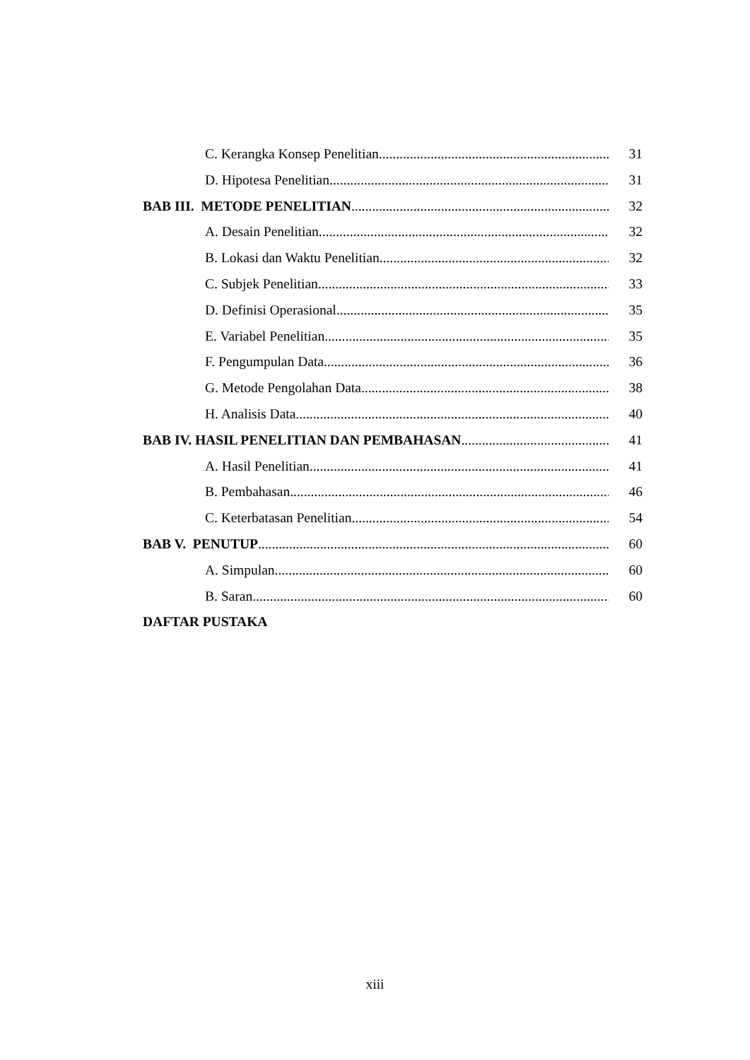C. Kerangka Konsep Penelitian 31
D. Hipotesa Penelitian 31
BAB III. METODE PENELITIAN 32
A. Desain Penelitian 32
B. Lokasi dan Waktu Penelitian 32
C. Subjek Penelitian 33
D. Definisi Operasional 35
E. Variabel Penelitian 35
F. Pengumpulan Data 36
G. Metode Pengolahan Data 38
H. Analisis Data 40
BAB IV. HASIL PENELITIAN DAN PEMBAHASAN 41
A. Hasil Penelitian 41
B. Pembahasan 46
C. Keterbatasan Penelitian 54
BAB V. PENUTUP 60
A. Simpulan 60
B. Saran 60
DAFTAR PUSTAKA
xiii